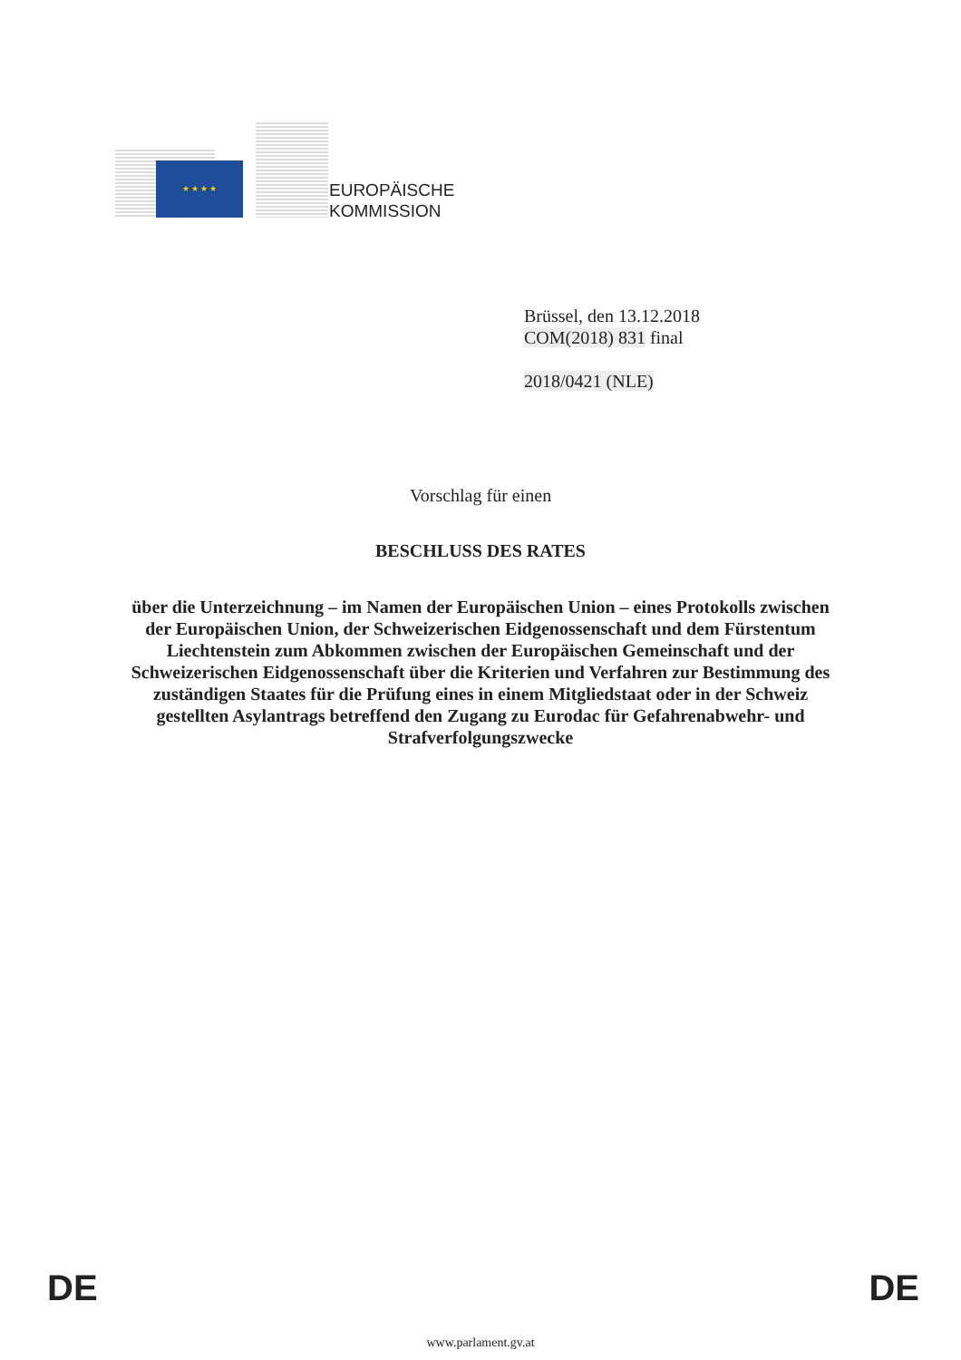★ ★ ★ ★
EUROPÄISCHE
KOMMISSION
Brüssel, den 13.12.2018
COM(2018) 831 final
2018/0421 (NLE)
Vorschlag für einen
BESCHLUSS DES RATES
über die Unterzeichnung – im Namen der Europäischen Union – eines Protokolls zwischen der Europäischen Union, der Schweizerischen Eidgenossenschaft und dem Fürstentum Liechtenstein zum Abkommen zwischen der Europäischen Gemeinschaft und der Schweizerischen Eidgenossenschaft über die Kriterien und Verfahren zur Bestimmung des zuständigen Staates für die Prüfung eines in einem Mitgliedstaat oder in der Schweiz gestellten Asylantrags betreffend den Zugang zu Eurodac für Gefahrenabwehr- und Strafverfolgungszwecke
DE DE
www.parlament.gv.at